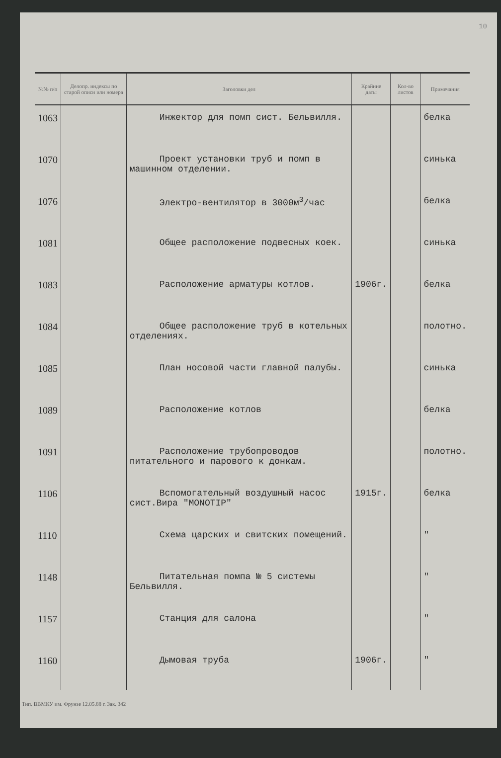10
| №№ п/п | Делопр. индексы по старой описи или номера | Заголовки дел | Крайние даты | Кол-во листов | Примечания |
| --- | --- | --- | --- | --- | --- |
| 1063 | | Инжектор для помп сист. Бельвилля. | | | белка |
| 1070 | | Проект установки труб и помп в машинном отделении. | | | синька |
| 1076 | | Электро-вентилятор в 3000м<sup>3</sup>/час | | | белка |
| 1081 | | Общее расположение подвесных коек. | | | синька |
| 1083 | | Расположение арматуры котлов. | 1906г. | | белка |
| 1084 | | Общее расположение труб в котельных отделениях. | | | полотно. |
| 1085 | | План носовой части главной палубы. | | | синька |
| 1089 | | Расположение котлов | | | белка |
| 1091 | | Расположение трубопроводов питательного и парового к донкам. | | | полотно. |
| 1106 | | Вспомогательный воздушный насос сист.Вира "MONOTIP" | 1915г. | | белка |
| 1110 | | Схема царских и свитских помещений. | | | " |
| 1148 | | Питательная помпа № 5 системы Бельвилля. | | | " |
| 1157 | | Станция для салона | | | " |
| 1160 | | Дымовая труба | 1906г. | | " |
Тип. ВВМКУ им. Фрунзе 12.05.88 г. Зак. 342